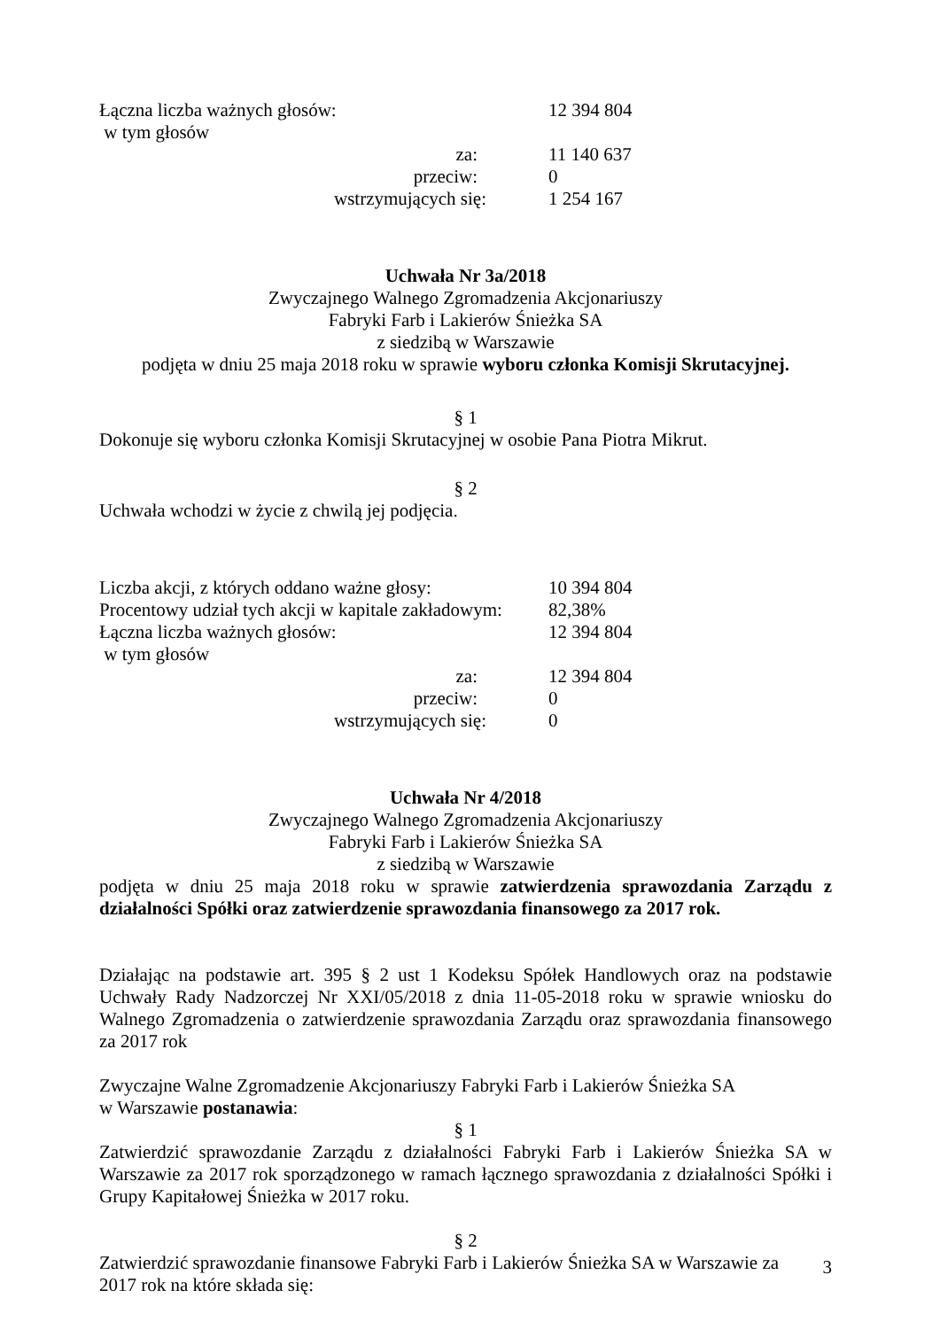| Łączna liczba ważnych głosów: | 12 394 804 |
| w tym głosów | |
| za: | 11 140 637 |
| przeciw: | 0 |
| wstrzymujących się: | 1 254 167 |
Uchwała Nr 3a/2018
Zwyczajnego Walnego Zgromadzenia Akcjonariuszy
Fabryki Farb i Lakierów Śnieżka SA
z siedzibą w Warszawie
podjęta w dniu 25 maja 2018 roku w sprawie wyboru członka Komisji Skrutacyjnej.
§ 1
Dokonuje się wyboru członka Komisji Skrutacyjnej w osobie Pana Piotra Mikrut.
§ 2
Uchwała wchodzi w życie z chwilą jej podjęcia.
| Liczba akcji, z których oddano ważne głosy: | 10 394 804 |
| Procentowy udział tych akcji w kapitale zakładowym: | 82,38% |
| Łączna liczba ważnych głosów: | 12 394 804 |
| w tym głosów | |
| za: | 12 394 804 |
| przeciw: | 0 |
| wstrzymujących się: | 0 |
Uchwała Nr 4/2018
Zwyczajnego Walnego Zgromadzenia Akcjonariuszy
Fabryki Farb i Lakierów Śnieżka SA
z siedzibą w Warszawie
podjęta w dniu 25 maja 2018 roku w sprawie zatwierdzenia sprawozdania Zarządu z działalności Spółki oraz zatwierdzenie sprawozdania finansowego za 2017 rok.
Działając na podstawie art. 395 § 2 ust 1 Kodeksu Spółek Handlowych oraz na podstawie Uchwały Rady Nadzorczej Nr XXI/05/2018 z dnia 11-05-2018 roku w sprawie wniosku do Walnego Zgromadzenia o zatwierdzenie sprawozdania Zarządu oraz sprawozdania finansowego za 2017 rok
Zwyczajne Walne Zgromadzenie Akcjonariuszy Fabryki Farb i Lakierów Śnieżka SA
w Warszawie postanawia:
§ 1
Zatwierdzić sprawozdanie Zarządu z działalności Fabryki Farb i Lakierów Śnieżka SA w Warszawie za 2017 rok sporządzonego w ramach łącznego sprawozdania z działalności Spółki i Grupy Kapitałowej Śnieżka w 2017 roku.
§ 2
Zatwierdzić sprawozdanie finansowe Fabryki Farb i Lakierów Śnieżka SA w Warszawie za
2017 rok na które składa się:
3